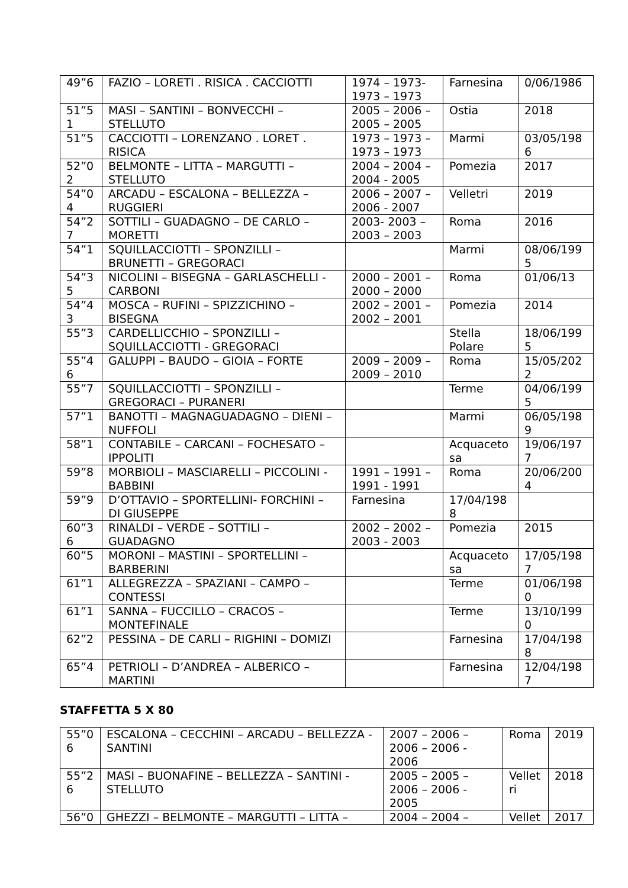| 49”6 | FAZIO – LORETI . RISICA . CACCIOTTI | 1974 – 1973-1973 – 1973 | Farnesina | 0/06/1986 |
| 51”51 | MASI – SANTINI – BONVECCHI – STELLUTO | 2005 – 2006 – 2005 – 2005 | Ostia | 2018 |
| 51”5 | CACCIOTTI – LORENZANO . LORET . RISICA | 1973 – 1973 – 1973 – 1973 | Marmi | 03/05/1986 |
| 52”02 | BELMONTE – LITTA – MARGUTTI – STELLUTO | 2004 – 2004 – 2004 - 2005 | Pomezia | 2017 |
| 54”04 | ARCADU – ESCALONA – BELLEZZA – RUGGIERI | 2006 – 2007 – 2006 - 2007 | Velletri | 2019 |
| 54”27 | SOTTILI – GUADAGNO – DE CARLO – MORETTI | 2003- 2003 – 2003 – 2003 | Roma | 2016 |
| 54”1 | SQUILLACCIOTTI – SPONZILLI – BRUNETTI – GREGORACI | | Marmi | 08/06/1995 |
| 54”35 | NICOLINI – BISEGNA – GARLASCHELLI - CARBONI | 2000 – 2001 – 2000 – 2000 | Roma | 01/06/13 |
| 54”43 | MOSCA – RUFINI – SPIZZICHINO – BISEGNA | 2002 – 2001 – 2002 – 2001 | Pomezia | 2014 |
| 55”3 | CARDELLICCHIO – SPONZILLI – SQUILLACCIOTTI - GREGORACI | | Stella Polare | 18/06/1995 |
| 55”46 | GALUPPI – BAUDO – GIOIA – FORTE | 2009 – 2009 – 2009 – 2010 | Roma | 15/05/2022 |
| 55”7 | SQUILLACCIOTTI – SPONZILLI – GREGORACI – PURANERI | | Terme | 04/06/1995 |
| 57”1 | BANOTTI – MAGNAGUADAGNO – DIENI – NUFFOLI | | Marmi | 06/05/1989 |
| 58”1 | CONTABILE – CARCANI – FOCHESATO – IPPOLITI | | Acquacetosa | 19/06/1977 |
| 59”8 | MORBIOLI – MASCIARELLI – PICCOLINI - BABBINI | 1991 – 1991 – 1991 - 1991 | Roma | 20/06/2004 |
| 59”9 | D’OTTAVIO – SPORTELLINI- FORCHINI – DI GIUSEPPE | Farnesina | 17/04/1988 | |
| 60”36 | RINALDI – VERDE – SOTTILI – GUADAGNO | 2002 – 2002 – 2003 - 2003 | Pomezia | 2015 |
| 60”5 | MORONI – MASTINI – SPORTELLINI – BARBERINI | | Acquacetosa | 17/05/1987 |
| 61”1 | ALLEGREZZA – SPAZIANI – CAMPO – CONTESSI | | Terme | 01/06/1980 |
| 61”1 | SANNA – FUCCILLO – CRACOS – MONTEFINALE | | Terme | 13/10/1990 |
| 62”2 | PESSINA – DE CARLI – RIGHINI – DOMIZI | | Farnesina | 17/04/1988 |
| 65”4 | PETRIOLI – D’ANDREA – ALBERICO – MARTINI | | Farnesina | 12/04/1987 |
STAFFETTA 5 X 80
| 55”06 | ESCALONA – CECCHINI – ARCADU – BELLEZZA - SANTINI | 2007 – 2006 – 2006 – 2006 - 2006 | Roma | 2019 |
| 55”26 | MASI – BUONAFINE – BELLEZZA – SANTINI - STELLUTO | 2005 – 2005 – 2006 – 2006 - 2005 | Velletri | 2018 |
| 56”0 | GHEZZI – BELMONTE – MARGUTTI – LITTA – | 2004 – 2004 – | Vellet | 2017 |